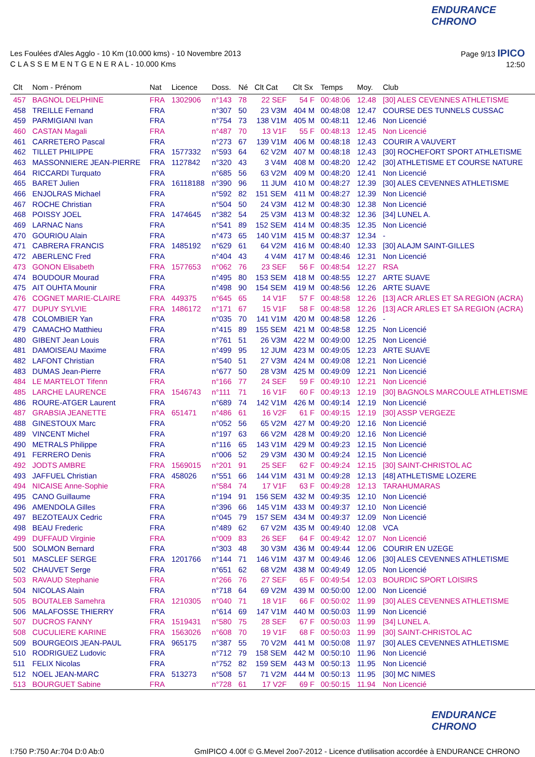ENDURANCE CHRONO
Les Foulées d'Ales Agglo - 10 Km (10.000 kms) - 10 Novembre 2013
C L A S S E M E N T G E N E R A L - 10.000 Kms
Page 9/13 IPICO
12:50
| Clt | Nom - Prénom | Nat | Licence | Doss. | Né | Clt Cat | Clt Sx | Temps | Moy. | Club |
| --- | --- | --- | --- | --- | --- | --- | --- | --- | --- | --- |
| 457 | BAGNOL DELPHINE | FRA | 1302906 | n°143 | 78 | 22 SEF | 54 F | 00:48:06 | 12.48 | [30] ALES CEVENNES ATHLETISME |
| 458 | TREILLE Fernand | FRA | | n°307 | 50 | 23 V3M | 404 M | 00:48:08 | 12.47 | COURSE DES TUNNELS CUSSAC |
| 459 | PARMIGIANI Ivan | FRA | | n°754 | 73 | 138 V1M | 405 M | 00:48:11 | 12.46 | Non Licencié |
| 460 | CASTAN Magali | FRA | | n°487 | 70 | 13 V1F | 55 F | 00:48:13 | 12.45 | Non Licencié |
| 461 | CARRETERO Pascal | FRA | | n°273 | 67 | 139 V1M | 406 M | 00:48:18 | 12.43 | COURIR A VAUVERT |
| 462 | TILLET PHILIPPE | FRA | 1577332 | n°593 | 64 | 62 V2M | 407 M | 00:48:18 | 12.43 | [30] ROCHEFORT SPORT ATHLETISME |
| 463 | MASSONNIERE JEAN-PIERRE | FRA | 1127842 | n°320 | 43 | 3 V4M | 408 M | 00:48:20 | 12.42 | [30] ATHLETISME ET COURSE NATURE |
| 464 | RICCARDI Turquato | FRA | | n°685 | 56 | 63 V2M | 409 M | 00:48:20 | 12.41 | Non Licencié |
| 465 | BARET Julien | FRA | 16118188 | n°390 | 96 | 11 JUM | 410 M | 00:48:27 | 12.39 | [30] ALES CEVENNES ATHLETISME |
| 466 | ENJOLRAS Michael | FRA | | n°592 | 82 | 151 SEM | 411 M | 00:48:27 | 12.39 | Non Licencié |
| 467 | ROCHE Christian | FRA | | n°504 | 50 | 24 V3M | 412 M | 00:48:30 | 12.38 | Non Licencié |
| 468 | POISSY JOEL | FRA | 1474645 | n°382 | 54 | 25 V3M | 413 M | 00:48:32 | 12.36 | [34] LUNEL A. |
| 469 | LARNAC Nans | FRA | | n°541 | 89 | 152 SEM | 414 M | 00:48:35 | 12.35 | Non Licencié |
| 470 | GOURIOU Alain | FRA | | n°473 | 65 | 140 V1M | 415 M | 00:48:37 | 12.34 | - |
| 471 | CABRERA FRANCIS | FRA | 1485192 | n°629 | 61 | 64 V2M | 416 M | 00:48:40 | 12.33 | [30] ALAJM SAINT-GILLES |
| 472 | ABERLENC Fred | FRA | | n°404 | 43 | 4 V4M | 417 M | 00:48:46 | 12.31 | Non Licencié |
| 473 | GONON Elisabeth | FRA | 1577653 | n°062 | 76 | 23 SEF | 56 F | 00:48:54 | 12.27 | RSA |
| 474 | BOUDOUR Mourad | FRA | | n°495 | 80 | 153 SEM | 418 M | 00:48:55 | 12.27 | ARTE SUAVE |
| 475 | AIT OUHTA Mounir | FRA | | n°498 | 90 | 154 SEM | 419 M | 00:48:56 | 12.26 | ARTE SUAVE |
| 476 | COGNET MARIE-CLAIRE | FRA | 449375 | n°645 | 65 | 14 V1F | 57 F | 00:48:58 | 12.26 | [13] ACR ARLES ET SA REGION (ACRA) |
| 477 | DUPUY SYLVIE | FRA | 1486172 | n°171 | 67 | 15 V1F | 58 F | 00:48:58 | 12.26 | [13] ACR ARLES ET SA REGION (ACRA) |
| 478 | COLOMBIER Yan | FRA | | n°035 | 70 | 141 V1M | 420 M | 00:48:58 | 12.26 | - |
| 479 | CAMACHO Matthieu | FRA | | n°415 | 89 | 155 SEM | 421 M | 00:48:58 | 12.25 | Non Licencié |
| 480 | GIBENT Jean Louis | FRA | | n°761 | 51 | 26 V3M | 422 M | 00:49:00 | 12.25 | Non Licencié |
| 481 | DAMOISEAU Maxime | FRA | | n°499 | 95 | 12 JUM | 423 M | 00:49:05 | 12.23 | ARTE SUAVE |
| 482 | LAFONT Christian | FRA | | n°540 | 51 | 27 V3M | 424 M | 00:49:08 | 12.21 | Non Licencié |
| 483 | DUMAS Jean-Pierre | FRA | | n°677 | 50 | 28 V3M | 425 M | 00:49:09 | 12.21 | Non Licencié |
| 484 | LE MARTELOT Tifenn | FRA | | n°166 | 77 | 24 SEF | 59 F | 00:49:10 | 12.21 | Non Licencié |
| 485 | LARCHE LAURENCE | FRA | 1546743 | n°111 | 71 | 16 V1F | 60 F | 00:49:13 | 12.19 | [30] BAGNOLS MARCOULE ATHLETISME |
| 486 | ROURE-ATGER Laurent | FRA | | n°689 | 74 | 142 V1M | 426 M | 00:49:14 | 12.19 | Non Licencié |
| 487 | GRABSIA JEANETTE | FRA | 651471 | n°486 | 61 | 16 V2F | 61 F | 00:49:15 | 12.19 | [30] ASSP VERGEZE |
| 488 | GINESTOUX Marc | FRA | | n°052 | 56 | 65 V2M | 427 M | 00:49:20 | 12.16 | Non Licencié |
| 489 | VINCENT Michel | FRA | | n°197 | 63 | 66 V2M | 428 M | 00:49:20 | 12.16 | Non Licencié |
| 490 | METRALS Philippe | FRA | | n°116 | 65 | 143 V1M | 429 M | 00:49:23 | 12.15 | Non Licencié |
| 491 | FERRERO Denis | FRA | | n°006 | 52 | 29 V3M | 430 M | 00:49:24 | 12.15 | Non Licencié |
| 492 | JODTS AMBRE | FRA | 1569015 | n°201 | 91 | 25 SEF | 62 F | 00:49:24 | 12.15 | [30] SAINT-CHRISTOL AC |
| 493 | JAFFUEL Christian | FRA | 458026 | n°551 | 66 | 144 V1M | 431 M | 00:49:28 | 12.13 | [48] ATHLETISME LOZERE |
| 494 | NICAISE Anne-Sophie | FRA | | n°584 | 74 | 17 V1F | 63 F | 00:49:28 | 12.13 | TARAHUMARAS |
| 495 | CANO Guillaume | FRA | | n°194 | 91 | 156 SEM | 432 M | 00:49:35 | 12.10 | Non Licencié |
| 496 | AMENDOLA Gilles | FRA | | n°396 | 66 | 145 V1M | 433 M | 00:49:37 | 12.10 | Non Licencié |
| 497 | BEZOTEAUX Cedric | FRA | | n°045 | 79 | 157 SEM | 434 M | 00:49:37 | 12.09 | Non Licencié |
| 498 | BEAU Frederic | FRA | | n°489 | 62 | 67 V2M | 435 M | 00:49:40 | 12.08 | VCA |
| 499 | DUFFAUD Virginie | FRA | | n°009 | 83 | 26 SEF | 64 F | 00:49:42 | 12.07 | Non Licencié |
| 500 | SOLMON Bernard | FRA | | n°303 | 48 | 30 V3M | 436 M | 00:49:44 | 12.06 | COURIR EN UZEGE |
| 501 | MASCLEF SERGE | FRA | 1201766 | n°144 | 71 | 146 V1M | 437 M | 00:49:46 | 12.06 | [30] ALES CEVENNES ATHLETISME |
| 502 | CHAUVET Serge | FRA | | n°651 | 62 | 68 V2M | 438 M | 00:49:49 | 12.05 | Non Licencié |
| 503 | RAVAUD Stephanie | FRA | | n°266 | 76 | 27 SEF | 65 F | 00:49:54 | 12.03 | BOURDIC SPORT LOISIRS |
| 504 | NICOLAS Alain | FRA | | n°718 | 64 | 69 V2M | 439 M | 00:50:00 | 12.00 | Non Licencié |
| 505 | BOUTALEB Samehra | FRA | 1210305 | n°040 | 71 | 18 V1F | 66 F | 00:50:02 | 11.99 | [30] ALES CEVENNES ATHLETISME |
| 506 | MALAFOSSE THIERRY | FRA | | n°614 | 69 | 147 V1M | 440 M | 00:50:03 | 11.99 | Non Licencié |
| 507 | DUCROS FANNY | FRA | 1519431 | n°580 | 75 | 28 SEF | 67 F | 00:50:03 | 11.99 | [34] LUNEL A. |
| 508 | CUCULIERE KARINE | FRA | 1563026 | n°608 | 70 | 19 V1F | 68 F | 00:50:03 | 11.99 | [30] SAINT-CHRISTOL AC |
| 509 | BOURGEOIS JEAN-PAUL | FRA | 965175 | n°387 | 55 | 70 V2M | 441 M | 00:50:08 | 11.97 | [30] ALES CEVENNES ATHLETISME |
| 510 | RODRIGUEZ Ludovic | FRA | | n°712 | 79 | 158 SEM | 442 M | 00:50:10 | 11.96 | Non Licencié |
| 511 | FELIX Nicolas | FRA | | n°752 | 82 | 159 SEM | 443 M | 00:50:13 | 11.95 | Non Licencié |
| 512 | NOEL JEAN-MARC | FRA | 513273 | n°508 | 57 | 71 V2M | 444 M | 00:50:13 | 11.95 | [30] MC NIMES |
| 513 | BOURGUET Sabine | FRA | | n°728 | 61 | 17 V2F | 69 F | 00:50:15 | 11.94 | Non Licencié |
ENDURANCE CHRONO
I:750 P:750 Ar:704 D:0 Ab:0 GmIPICO 4.00f © G.Mevel 2oo7-2012 - Licence d'utilisation accordée à ENDURANCE CHRONO